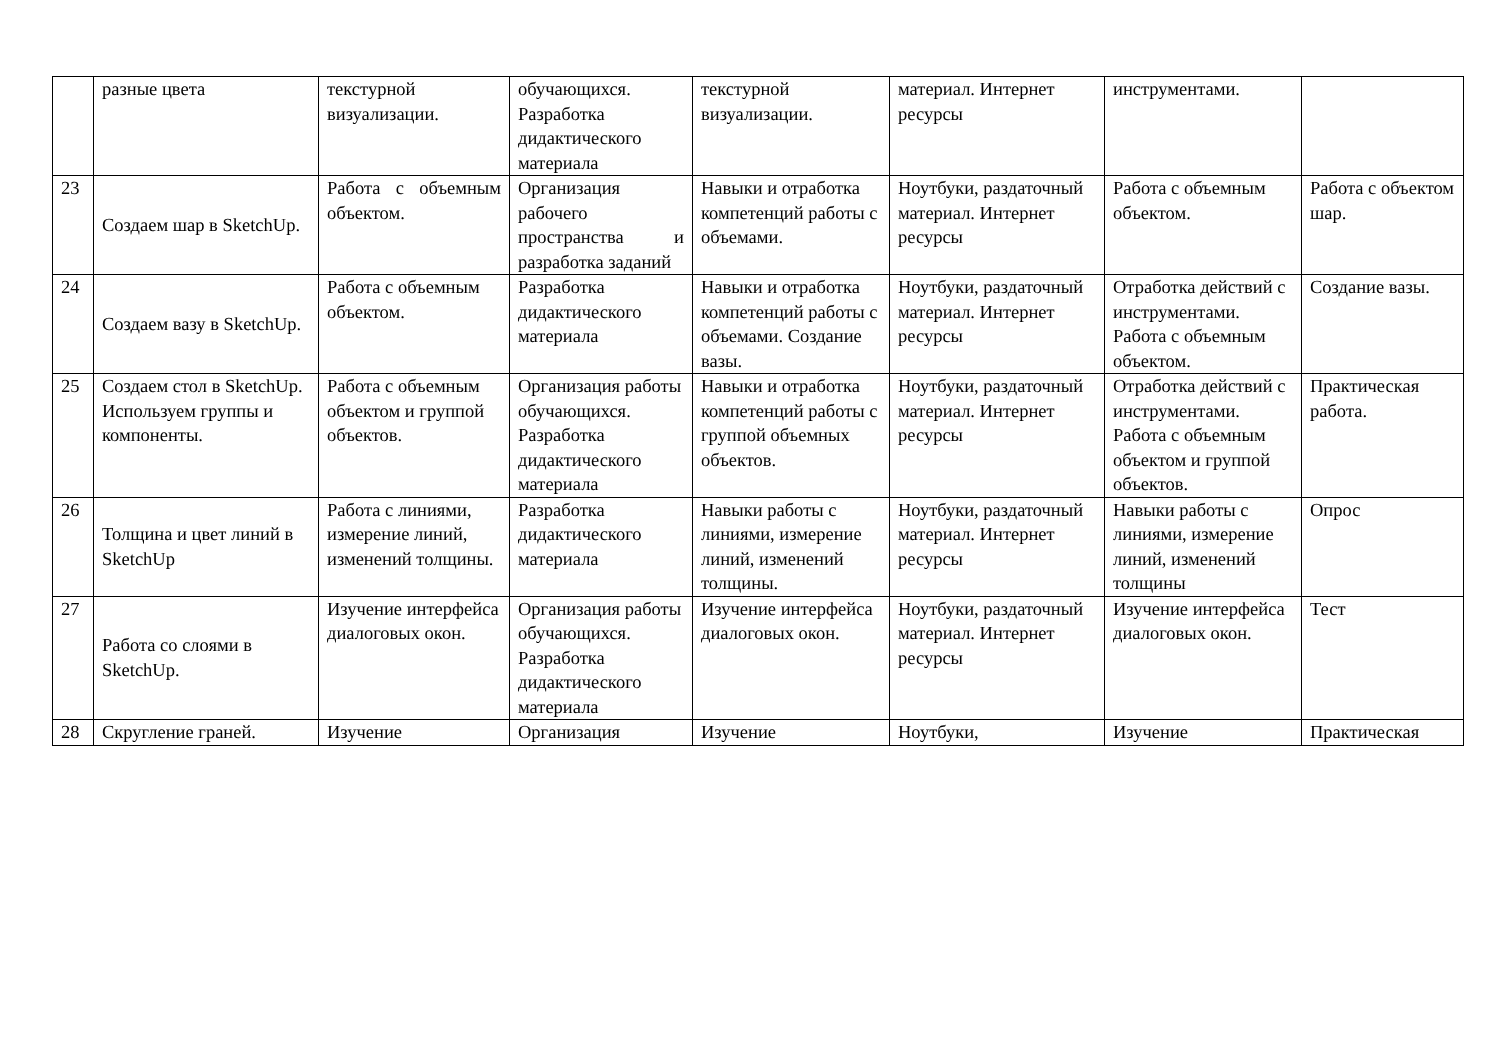| | разные цвета | текстурной визуализации. | обучающихся. Разработка дидактического материала | текстурной визуализации. | материал. Интернет ресурсы | инструментами. | |
| 23 | Создаем шар в SketchUp. | Работа с объемным объектом. | Организация рабочего пространства и разработка заданий | Навыки и отработка компетенций работы с объемами. | Ноутбуки, раздаточный материал. Интернет ресурсы | Работа с объемным объектом. | Работа с объектом шар. |
| 24 | Создаем вазу в SketchUp. | Работа с объемным объектом. | Разработка дидактического материала | Навыки и отработка компетенций работы с объемами. Создание вазы. | Ноутбуки, раздаточный материал. Интернет ресурсы | Отработка действий с инструментами. Работа с объемным объектом. | Создание вазы. |
| 25 | Создаем стол в SketchUp. Используем группы и компоненты. | Работа с объемным объектом и группой объектов. | Организация работы обучающихся. Разработка дидактического материала | Навыки и отработка компетенций работы с группой объемных объектов. | Ноутбуки, раздаточный материал. Интернет ресурсы | Отработка действий с инструментами. Работа с объемным объектом и группой объектов. | Практическая работа. |
| 26 | Толщина и цвет линий в SketchUp | Работа с линиями, измерение линий, изменений толщины. | Разработка дидактического материала | Навыки работы с линиями, измерение линий, изменений толщины. | Ноутбуки, раздаточный материал. Интернет ресурсы | Навыки работы с линиями, измерение линий, изменений толщины | Опрос |
| 27 | Работа со слоями в SketchUp. | Изучение интерфейса диалоговых окон. | Организация работы обучающихся. Разработка дидактического материала | Изучение интерфейса диалоговых окон. | Ноутбуки, раздаточный материал. Интернет ресурсы | Изучение интерфейса диалоговых окон. | Тест |
| 28 | Скругление граней. | Изучение | Организация | Изучение | Ноутбуки, | Изучение | Практическая |